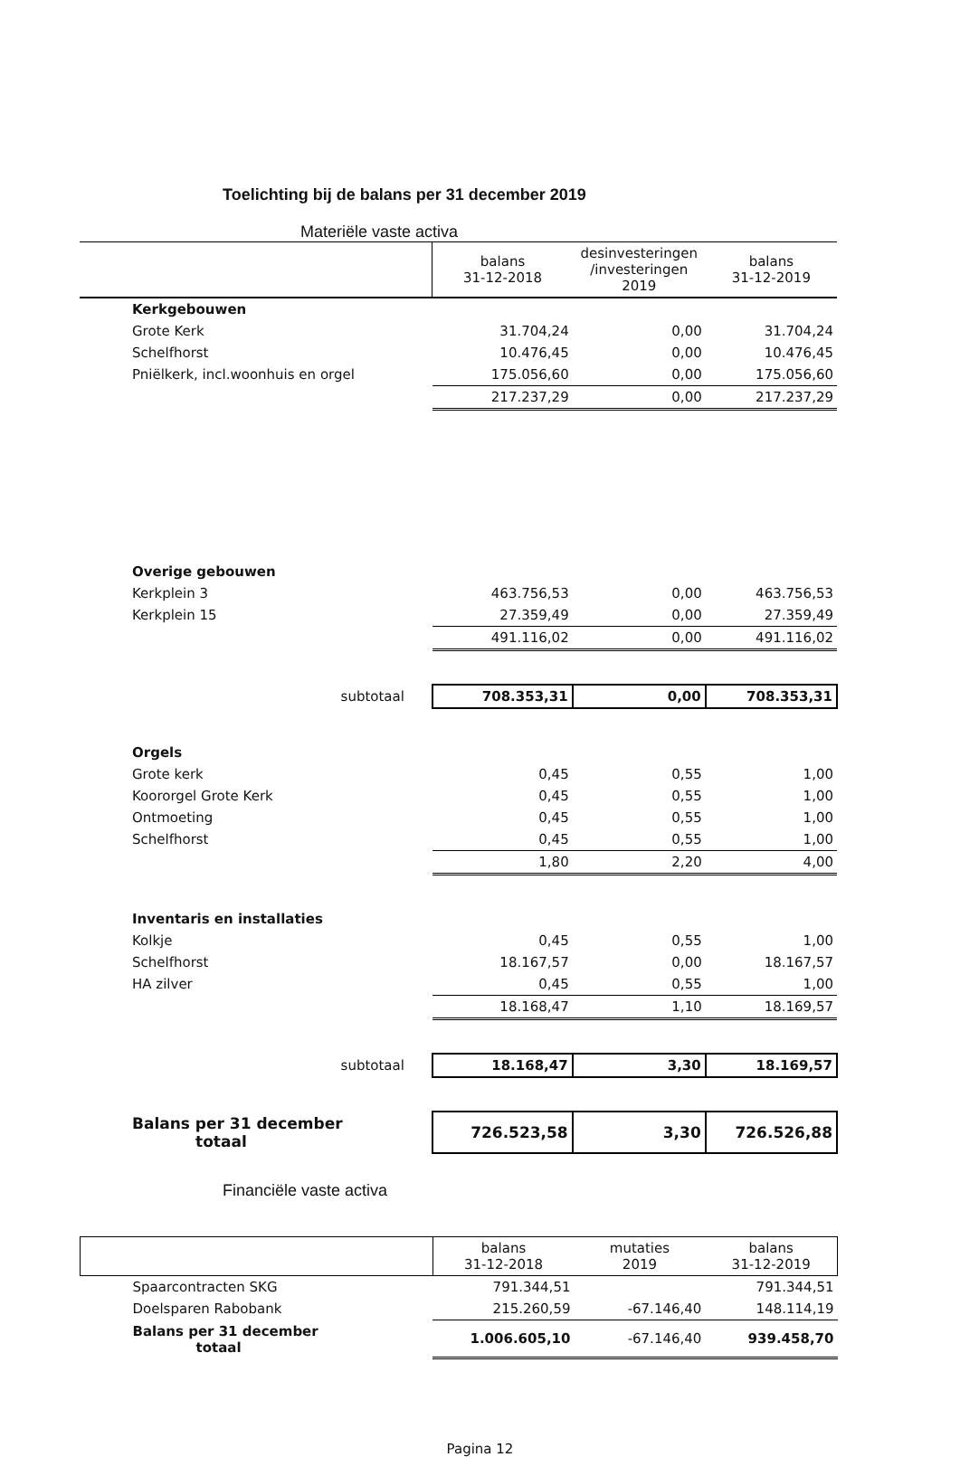Toelichting bij de balans per 31 december 2019
Materiële vaste activa
| | | balans 31-12-2018 | desinvesteringen /investeringen 2019 | balans 31-12-2019 |
| --- | --- | --- | --- | --- |
| Kerkgebouwen | | | | |
| Grote Kerk | | 31.704,24 | 0,00 | 31.704,24 |
| Schelfhorst | | 10.476,45 | 0,00 | 10.476,45 |
| Pniëlkerk, incl.woonhuis en orgel | | 175.056,60 | 0,00 | 175.056,60 |
| | | 217.237,29 | 0,00 | 217.237,29 |
| Overige gebouwen | | | | |
| Kerkplein 3 | | 463.756,53 | 0,00 | 463.756,53 |
| Kerkplein 15 | | 27.359,49 | 0,00 | 27.359,49 |
| | | 491.116,02 | 0,00 | 491.116,02 |
| subtotaal | | 708.353,31 | 0,00 | 708.353,31 |
| Orgels | | | | |
| Grote kerk | | 0,45 | 0,55 | 1,00 |
| Koororgel Grote Kerk | | 0,45 | 0,55 | 1,00 |
| Ontmoeting | | 0,45 | 0,55 | 1,00 |
| Schelfhorst | | 0,45 | 0,55 | 1,00 |
| | | 1,80 | 2,20 | 4,00 |
| Inventaris en installaties | | | | |
| Kolkje | | 0,45 | 0,55 | 1,00 |
| Schelfhorst | | 18.167,57 | 0,00 | 18.167,57 |
| HA zilver | | 0,45 | 0,55 | 1,00 |
| | | 18.168,47 | 1,10 | 18.169,57 |
| subtotaal | | 18.168,47 | 3,30 | 18.169,57 |
| Balans per 31 december totaal | | 726.523,58 | 3,30 | 726.526,88 |
Financiële vaste activa
| | balans 31-12-2018 | mutaties 2019 | balans 31-12-2019 |
| --- | --- | --- | --- |
| Spaarcontracten SKG | 791.344,51 | | 791.344,51 |
| Doelsparen Rabobank | 215.260,59 | -67.146,40 | 148.114,19 |
| Balans per 31 december totaal | 1.006.605,10 | -67.146,40 | 939.458,70 |
Pagina 12